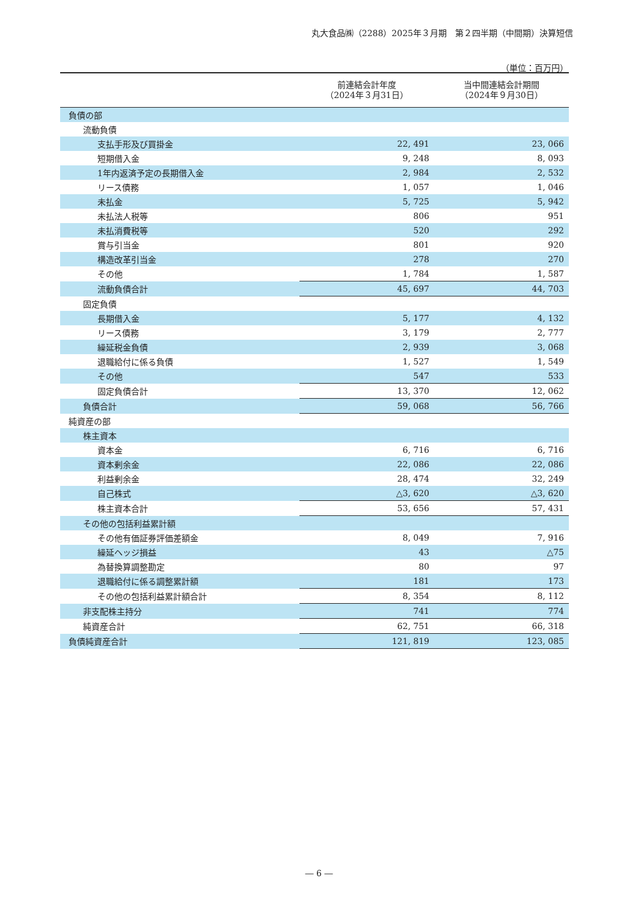丸大食品㈱（2288）2025年３月期　第２四半期（中間期）決算短信
（単位：百万円）
| | 前連結会計年度 （2024年３月31日） | 当中間連結会計期間 （2024年９月30日） |
| --- | --- | --- |
| 負債の部 | | |
| 流動負債 | | |
| 支払手形及び買掛金 | 22, 491 | 23, 066 |
| 短期借入金 | 9, 248 | 8, 093 |
| 1年内返済予定の長期借入金 | 2, 984 | 2, 532 |
| リース債務 | 1, 057 | 1, 046 |
| 未払金 | 5, 725 | 5, 942 |
| 未払法人税等 | 806 | 951 |
| 未払消費税等 | 520 | 292 |
| 賞与引当金 | 801 | 920 |
| 構造改革引当金 | 278 | 270 |
| その他 | 1, 784 | 1, 587 |
| 流動負債合計 | 45, 697 | 44, 703 |
| 固定負債 | | |
| 長期借入金 | 5, 177 | 4, 132 |
| リース債務 | 3, 179 | 2, 777 |
| 繰延税金負債 | 2, 939 | 3, 068 |
| 退職給付に係る負債 | 1, 527 | 1, 549 |
| その他 | 547 | 533 |
| 固定負債合計 | 13, 370 | 12, 062 |
| 負債合計 | 59, 068 | 56, 766 |
| 純資産の部 | | |
| 株主資本 | | |
| 資本金 | 6, 716 | 6, 716 |
| 資本剰余金 | 22, 086 | 22, 086 |
| 利益剰余金 | 28, 474 | 32, 249 |
| 自己株式 | △3, 620 | △3, 620 |
| 株主資本合計 | 53, 656 | 57, 431 |
| その他の包括利益累計額 | | |
| その他有価証券評価差額金 | 8, 049 | 7, 916 |
| 繰延ヘッジ損益 | 43 | △75 |
| 為替換算調整勘定 | 80 | 97 |
| 退職給付に係る調整累計額 | 181 | 173 |
| その他の包括利益累計額合計 | 8, 354 | 8, 112 |
| 非支配株主持分 | 741 | 774 |
| 純資産合計 | 62, 751 | 66, 318 |
| 負債純資産合計 | 121, 819 | 123, 085 |
― 6 ―